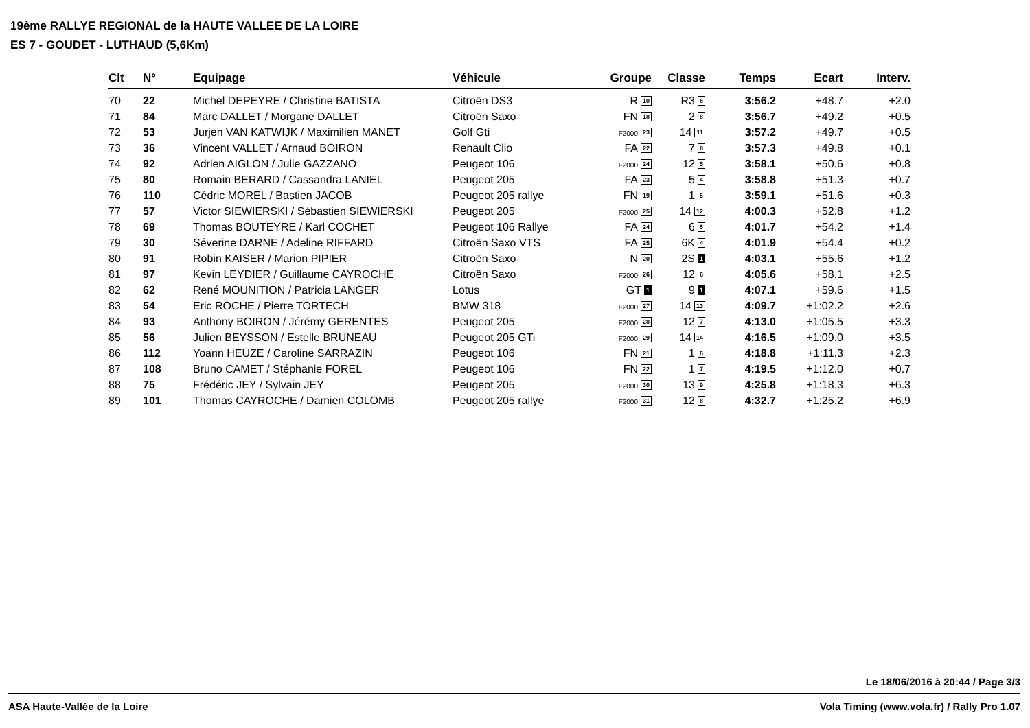19ème RALLYE REGIONAL de la HAUTE VALLEE DE LA LOIRE
ES 7 - GOUDET - LUTHAUD (5,6Km)
| Clt | N° | Equipage | Véhicule | Groupe | Classe | Temps | Ecart | Interv. |
| --- | --- | --- | --- | --- | --- | --- | --- | --- |
| 70 | 22 | Michel DEPEYRE / Christine BATISTA | Citroën DS3 | R 10 | R3 6 | 3:56.2 | +48.7 | +2.0 |
| 71 | 84 | Marc DALLET / Morgane DALLET | Citroën Saxo | FN 18 | 2 8 | 3:56.7 | +49.2 | +0.5 |
| 72 | 53 | Jurjen VAN KATWIJK / Maximilien MANET | Golf Gti | F2000 23 | 14 11 | 3:57.2 | +49.7 | +0.5 |
| 73 | 36 | Vincent VALLET / Arnaud BOIRON | Renault Clio | FA 22 | 7 8 | 3:57.3 | +49.8 | +0.1 |
| 74 | 92 | Adrien AIGLON / Julie GAZZANO | Peugeot 106 | F2000 24 | 12 5 | 3:58.1 | +50.6 | +0.8 |
| 75 | 80 | Romain BERARD / Cassandra LANIEL | Peugeot 205 | FA 23 | 5 4 | 3:58.8 | +51.3 | +0.7 |
| 76 | 110 | Cédric MOREL / Bastien JACOB | Peugeot 205 rallye | FN 19 | 1 5 | 3:59.1 | +51.6 | +0.3 |
| 77 | 57 | Victor SIEWIERSKI / Sébastien SIEWIERSKI | Peugeot 205 | F2000 25 | 14 12 | 4:00.3 | +52.8 | +1.2 |
| 78 | 69 | Thomas BOUTEYRE / Karl COCHET | Peugeot 106 Rallye | FA 24 | 6 5 | 4:01.7 | +54.2 | +1.4 |
| 79 | 30 | Séverine DARNE / Adeline RIFFARD | Citroën Saxo VTS | FA 25 | 6K 4 | 4:01.9 | +54.4 | +0.2 |
| 80 | 91 | Robin KAISER / Marion PIPIER | Citroën Saxo | N 20 | 2S 1 | 4:03.1 | +55.6 | +1.2 |
| 81 | 97 | Kevin LEYDIER / Guillaume CAYROCHE | Citroën Saxo | F2000 26 | 12 6 | 4:05.6 | +58.1 | +2.5 |
| 82 | 62 | René MOUNITION / Patricia LANGER | Lotus | GT 1 | 9 1 | 4:07.1 | +59.6 | +1.5 |
| 83 | 54 | Eric ROCHE / Pierre TORTECH | BMW 318 | F2000 27 | 14 13 | 4:09.7 | +1:02.2 | +2.6 |
| 84 | 93 | Anthony BOIRON / Jérémy GERENTES | Peugeot 205 | F2000 28 | 12 7 | 4:13.0 | +1:05.5 | +3.3 |
| 85 | 56 | Julien BEYSSON / Estelle BRUNEAU | Peugeot 205 GTi | F2000 29 | 14 14 | 4:16.5 | +1:09.0 | +3.5 |
| 86 | 112 | Yoann HEUZE / Caroline SARRAZIN | Peugeot 106 | FN 21 | 1 6 | 4:18.8 | +1:11.3 | +2.3 |
| 87 | 108 | Bruno CAMET / Stéphanie FOREL | Peugeot 106 | FN 22 | 1 7 | 4:19.5 | +1:12.0 | +0.7 |
| 88 | 75 | Frédéric JEY / Sylvain JEY | Peugeot 205 | F2000 30 | 13 9 | 4:25.8 | +1:18.3 | +6.3 |
| 89 | 101 | Thomas CAYROCHE / Damien COLOMB | Peugeot 205 rallye | F2000 31 | 12 8 | 4:32.7 | +1:25.2 | +6.9 |
Le 18/06/2016 à 20:44 / Page 3/3
ASA Haute-Vallée de la Loire Vola Timing (www.vola.fr) / Rally Pro 1.07